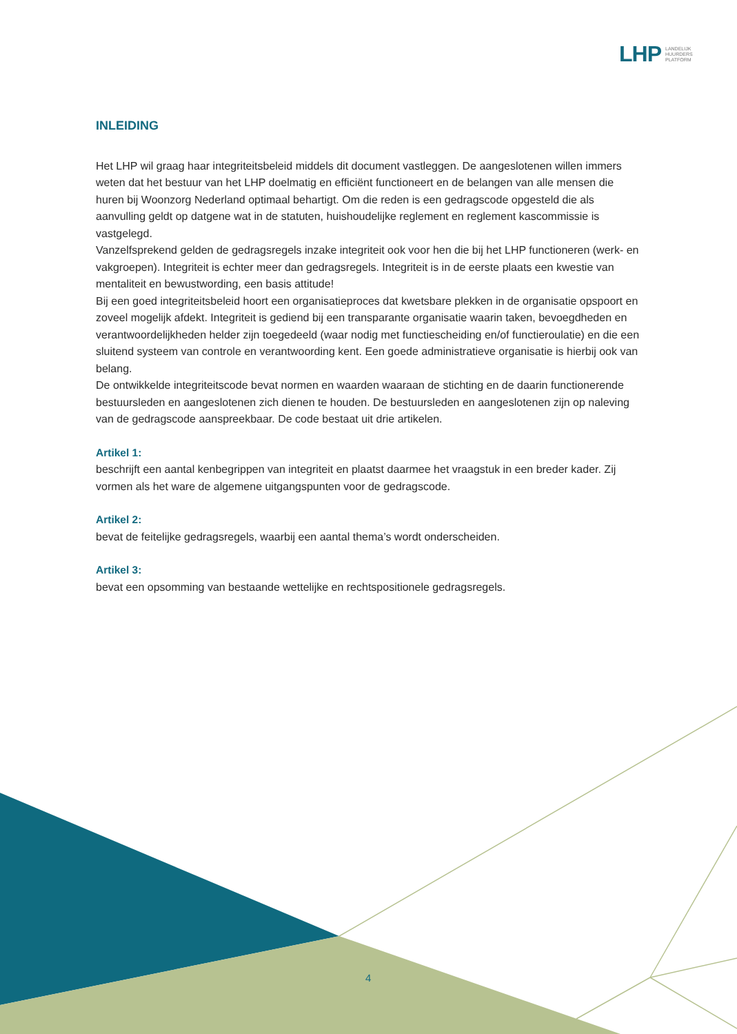LHP LANDELIJK
HUURDERS
PLATFORM
INLEIDING
Het LHP wil graag haar integriteitsbeleid middels dit document vastleggen. De aangeslotenen willen immers weten dat het bestuur van het LHP doelmatig en efficiënt functioneert en de belangen van alle mensen die huren bij Woonzorg Nederland optimaal behartigt. Om die reden is een gedragscode opgesteld die als aanvulling geldt op datgene wat in de statuten, huishoudelijke reglement en reglement kascommissie is vastgelegd.
Vanzelfsprekend gelden de gedragsregels inzake integriteit ook voor hen die bij het LHP functioneren (werk- en vakgroepen). Integriteit is echter meer dan gedragsregels. Integriteit is in de eerste plaats een kwestie van mentaliteit en bewustwording, een basis attitude!
Bij een goed integriteitsbeleid hoort een organisatieproces dat kwetsbare plekken in de organisatie opspoort en zoveel mogelijk afdekt. Integriteit is gediend bij een transparante organisatie waarin taken, bevoegdheden en verantwoordelijkheden helder zijn toegedeeld (waar nodig met functiescheiding en/of functieroulatie) en die een sluitend systeem van controle en verantwoording kent. Een goede administratieve organisatie is hierbij ook van belang.
De ontwikkelde integriteitscode bevat normen en waarden waaraan de stichting en de daarin functionerende bestuursleden en aangeslotenen zich dienen te houden. De bestuursleden en aangeslotenen zijn op naleving van de gedragscode aanspreekbaar. De code bestaat uit drie artikelen.
Artikel 1:
beschrijft een aantal kenbegrippen van integriteit en plaatst daarmee het vraagstuk in een breder kader. Zij vormen als het ware de algemene uitgangspunten voor de gedragscode.
Artikel 2:
bevat de feitelijke gedragsregels, waarbij een aantal thema’s wordt onderscheiden.
Artikel 3:
bevat een opsomming van bestaande wettelijke en rechtspositionele gedragsregels.
4